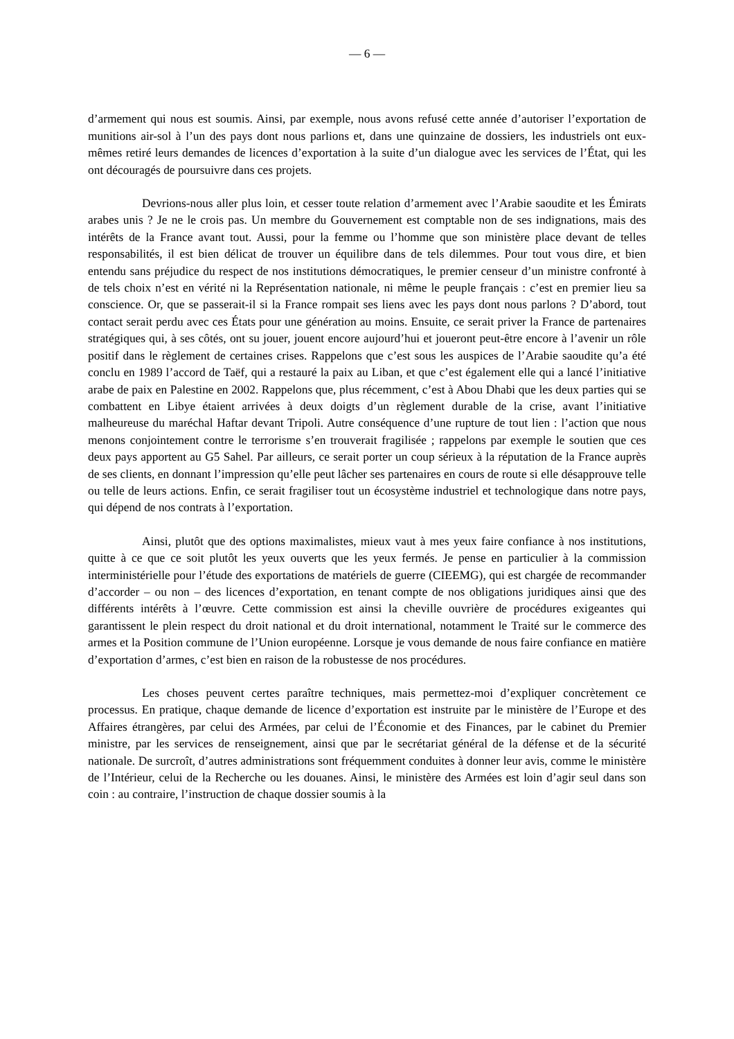— 6 —
d’armement qui nous est soumis. Ainsi, par exemple, nous avons refusé cette année d’autoriser l’exportation de munitions air-sol à l’un des pays dont nous parlions et, dans une quinzaine de dossiers, les industriels ont eux-mêmes retiré leurs demandes de licences d’exportation à la suite d’un dialogue avec les services de l’État, qui les ont découragés de poursuivre dans ces projets.
Devrions-nous aller plus loin, et cesser toute relation d’armement avec l’Arabie saoudite et les Émirats arabes unis ? Je ne le crois pas. Un membre du Gouvernement est comptable non de ses indignations, mais des intérêts de la France avant tout. Aussi, pour la femme ou l’homme que son ministère place devant de telles responsabilités, il est bien délicat de trouver un équilibre dans de tels dilemmes. Pour tout vous dire, et bien entendu sans préjudice du respect de nos institutions démocratiques, le premier censeur d’un ministre confronté à de tels choix n’est en vérité ni la Représentation nationale, ni même le peuple français : c’est en premier lieu sa conscience. Or, que se passerait-il si la France rompait ses liens avec les pays dont nous parlons ? D’abord, tout contact serait perdu avec ces États pour une génération au moins. Ensuite, ce serait priver la France de partenaires stratégiques qui, à ses côtés, ont su jouer, jouent encore aujourd’hui et joueront peut-être encore à l’avenir un rôle positif dans le règlement de certaines crises. Rappelons que c’est sous les auspices de l’Arabie saoudite qu’a été conclu en 1989 l’accord de Taëf, qui a restauré la paix au Liban, et que c’est également elle qui a lancé l’initiative arabe de paix en Palestine en 2002. Rappelons que, plus récemment, c’est à Abou Dhabi que les deux parties qui se combattent en Libye étaient arrivées à deux doigts d’un règlement durable de la crise, avant l’initiative malheureuse du maréchal Haftar devant Tripoli. Autre conséquence d’une rupture de tout lien : l’action que nous menons conjointement contre le terrorisme s’en trouverait fragilisée ; rappelons par exemple le soutien que ces deux pays apportent au G5 Sahel. Par ailleurs, ce serait porter un coup sérieux à la réputation de la France auprès de ses clients, en donnant l’impression qu’elle peut lâcher ses partenaires en cours de route si elle désapprouve telle ou telle de leurs actions. Enfin, ce serait fragiliser tout un écosystème industriel et technologique dans notre pays, qui dépend de nos contrats à l’exportation.
Ainsi, plutôt que des options maximalistes, mieux vaut à mes yeux faire confiance à nos institutions, quitte à ce que ce soit plutôt les yeux ouverts que les yeux fermés. Je pense en particulier à la commission interministérielle pour l’étude des exportations de matériels de guerre (CIEEMG), qui est chargée de recommander d’accorder – ou non – des licences d’exportation, en tenant compte de nos obligations juridiques ainsi que des différents intérêts à l’œuvre. Cette commission est ainsi la cheville ouvrière de procédures exigeantes qui garantissent le plein respect du droit national et du droit international, notamment le Traité sur le commerce des armes et la Position commune de l’Union européenne. Lorsque je vous demande de nous faire confiance en matière d’exportation d’armes, c’est bien en raison de la robustesse de nos procédures.
Les choses peuvent certes paraître techniques, mais permettez-moi d’expliquer concrètement ce processus. En pratique, chaque demande de licence d’exportation est instruite par le ministère de l’Europe et des Affaires étrangères, par celui des Armées, par celui de l’Économie et des Finances, par le cabinet du Premier ministre, par les services de renseignement, ainsi que par le secrétariat général de la défense et de la sécurité nationale. De surcroît, d’autres administrations sont fréquemment conduites à donner leur avis, comme le ministère de l’Intérieur, celui de la Recherche ou les douanes. Ainsi, le ministère des Armées est loin d’agir seul dans son coin : au contraire, l’instruction de chaque dossier soumis à la